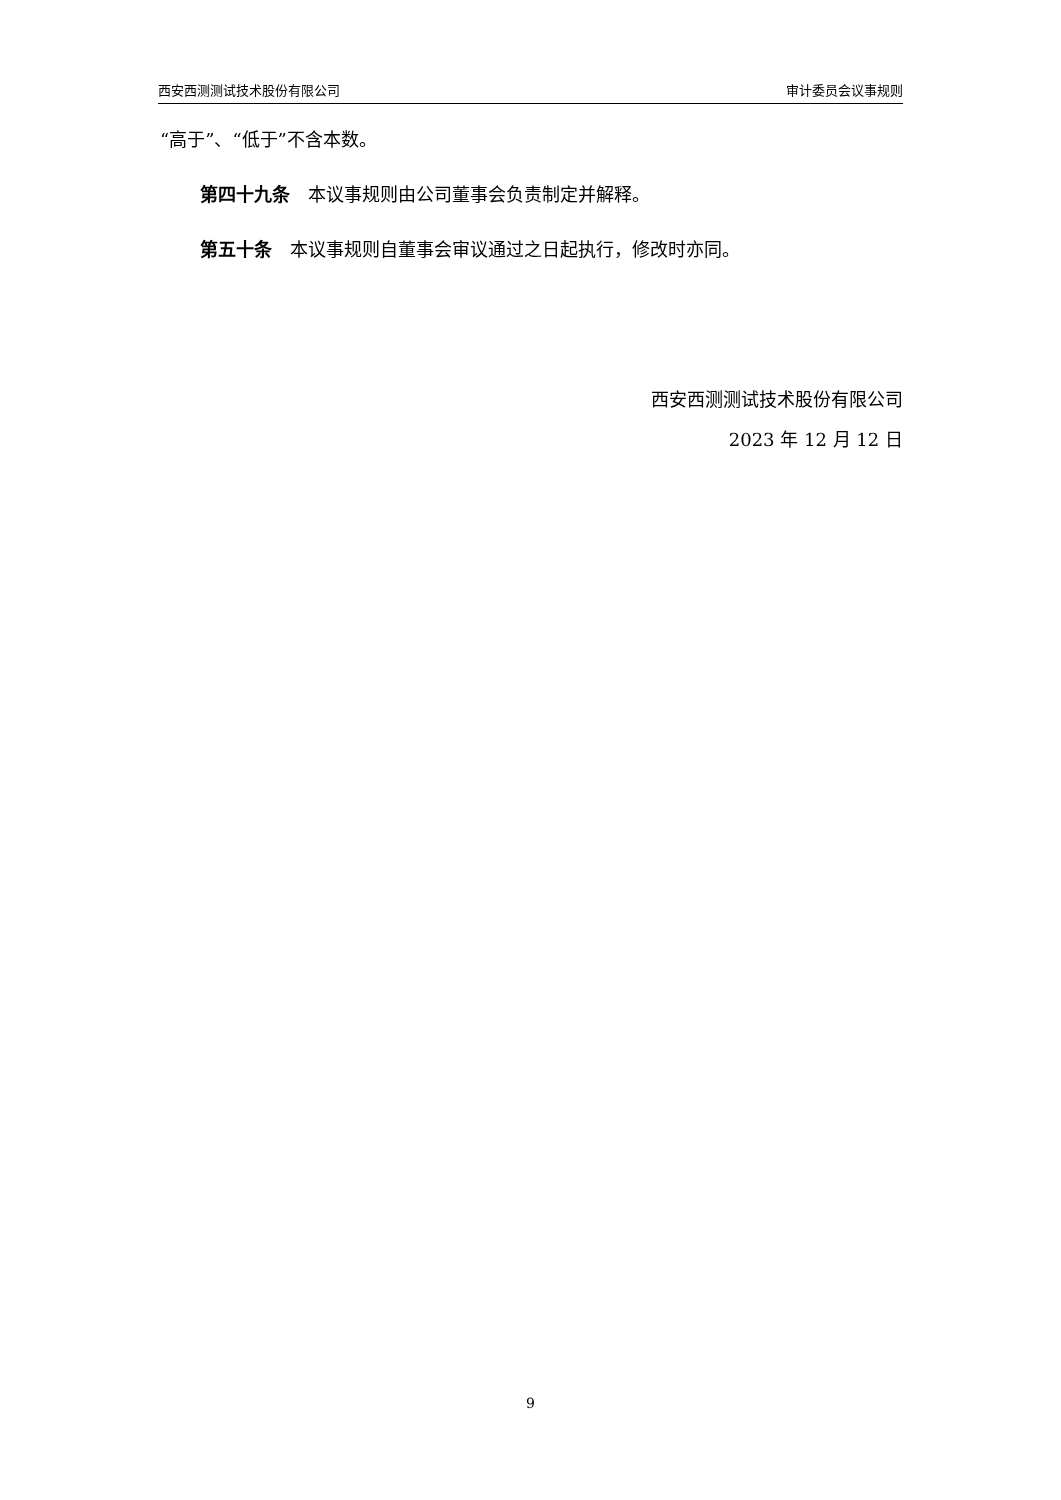西安西测测试技术股份有限公司 审计委员会议事规则
“高于”、“低于”不含本数。
第四十九条　本议事规则由公司董事会负责制定并解释。
第五十条　本议事规则自董事会审议通过之日起执行，修改时亦同。
西安西测测试技术股份有限公司
2023 年 12 月 12 日
9